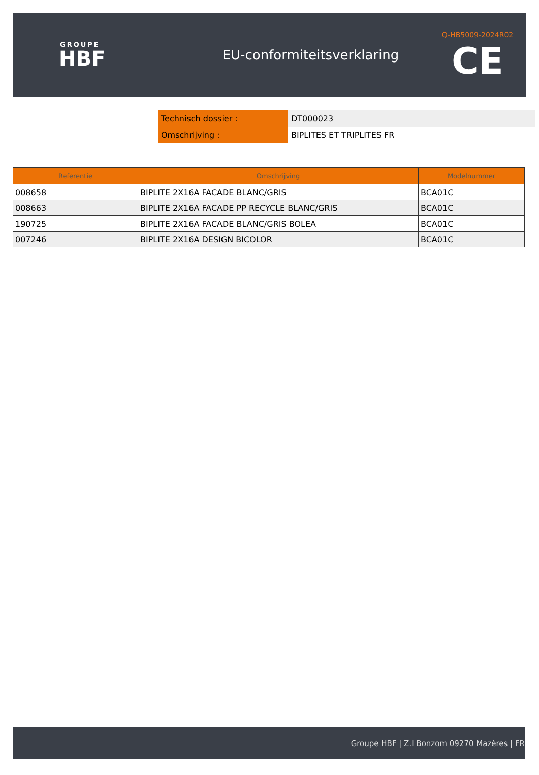GROUPE
HBF
EU-conformiteitsverklaring
Q-HB5009-2024R02
CE
| Technisch dossier : | DT000023 |
| Omschrijving : | BIPLITES ET TRIPLITES FR |
| Referentie | Omschrijving | Modelnummer |
| --- | --- | --- |
| 008658 | BIPLITE 2X16A FACADE BLANC/GRIS | BCA01C |
| 008663 | BIPLITE 2X16A FACADE PP RECYCLE BLANC/GRIS | BCA01C |
| 190725 | BIPLITE 2X16A FACADE BLANC/GRIS BOLEA | BCA01C |
| 007246 | BIPLITE 2X16A DESIGN BICOLOR | BCA01C |
Groupe HBF | Z.I Bonzom 09270 Mazères | FR